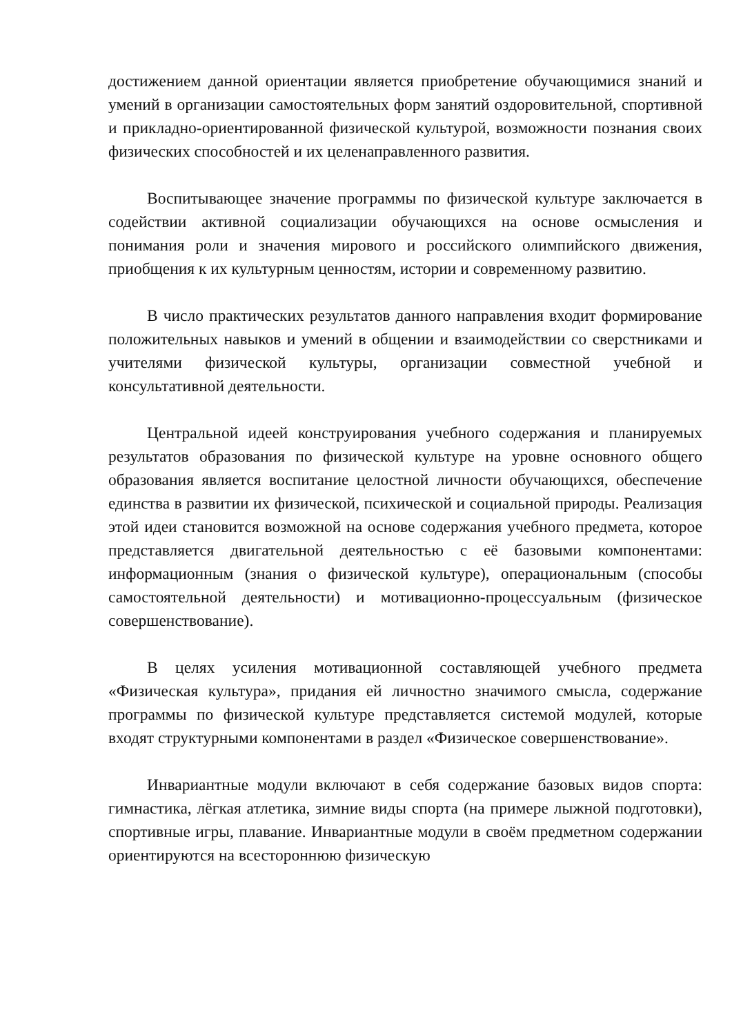достижением данной ориентации является приобретение обучающимися знаний и умений в организации самостоятельных форм занятий оздоровительной, спортивной и прикладно-ориентированной физической культурой, возможности познания своих физических способностей и их целенаправленного развития.
Воспитывающее значение программы по физической культуре заключается в содействии активной социализации обучающихся на основе осмысления и понимания роли и значения мирового и российского олимпийского движения, приобщения к их культурным ценностям, истории и современному развитию.
В число практических результатов данного направления входит формирование положительных навыков и умений в общении и взаимодействии со сверстниками и учителями физической культуры, организации совместной учебной и консультативной деятельности.
Центральной идеей конструирования учебного содержания и планируемых результатов образования по физической культуре на уровне основного общего образования является воспитание целостной личности обучающихся, обеспечение единства в развитии их физической, психической и социальной природы. Реализация этой идеи становится возможной на основе содержания учебного предмета, которое представляется двигательной деятельностью с её базовыми компонентами: информационным (знания о физической культуре), операциональным (способы самостоятельной деятельности) и мотивационно-процессуальным (физическое совершенствование).
В целях усиления мотивационной составляющей учебного предмета «Физическая культура», придания ей личностно значимого смысла, содержание программы по физической культуре представляется системой модулей, которые входят структурными компонентами в раздел «Физическое совершенствование».
Инвариантные модули включают в себя содержание базовых видов спорта: гимнастика, лёгкая атлетика, зимние виды спорта (на примере лыжной подготовки), спортивные игры, плавание. Инвариантные модули в своём предметном содержании ориентируются на всестороннюю физическую